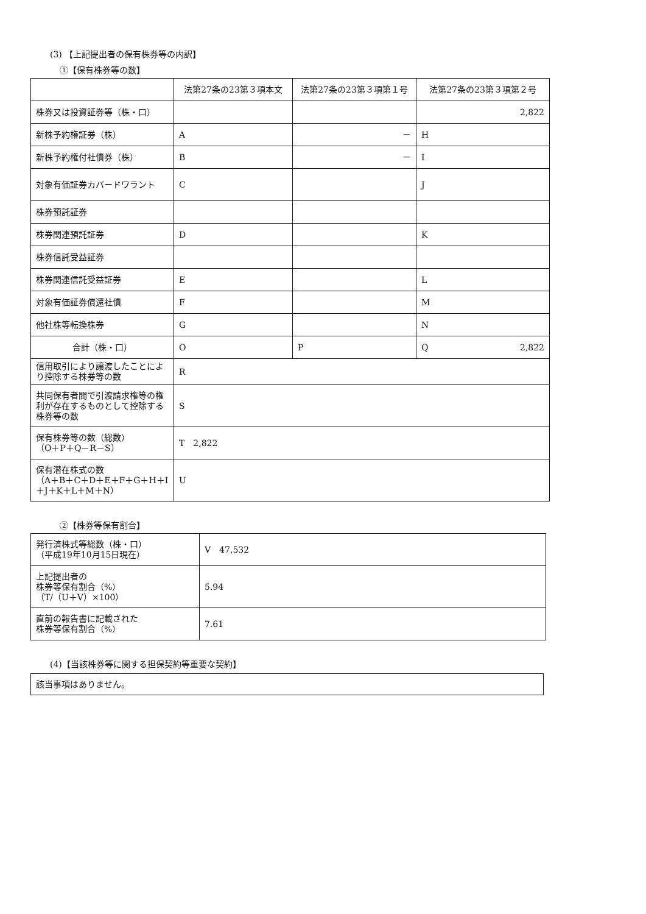(3) 【上記提出者の保有株券等の内訳】
①【保有株券等の数】
| | 法第27条の23第３項本文 | 法第27条の23第３項第１号 | 法第27条の23第３項第２号 |
| --- | --- | --- | --- |
| 株券又は投資証券等（株・口） | | | 2,822 |
| 新株予約権証券（株） | A | － | H |
| 新株予約権付社債券（株） | B | － | I |
| 対象有価証券カバードワラント | C | | J |
| 株券預託証券 | | | |
| 株券関連預託証券 | D | | K |
| 株券信託受益証券 | | | |
| 株券関連信託受益証券 | E | | L |
| 対象有価証券償還社債 | F | | M |
| 他社株等転換株券 | G | | N |
| 合計（株・口） | O | P | Q 2,822 |
| 信用取引により譲渡したことにより控除する株券等の数 | R | | |
| 共同保有者間で引渡請求権等の権利が存在するものとして控除する株券等の数 | S | | |
| 保有株券等の数（総数） （O＋P＋Q－R－S） | T 2,822 | | |
| 保有潜在株式の数 （A＋B＋C＋D＋E＋F＋G＋H＋I＋J＋K＋L＋M＋N） | U | | |
②【株券等保有割合】
| 発行済株式等総数（株・口） （平成19年10月15日現在） | V 47,532 |
| 上記提出者の 株券等保有割合（%） （T/（U＋V）×100） | 5.94 |
| 直前の報告書に記載された 株券等保有割合（%） | 7.61 |
(4)【当該株券等に関する担保契約等重要な契約】
| 該当事項はありません。 |